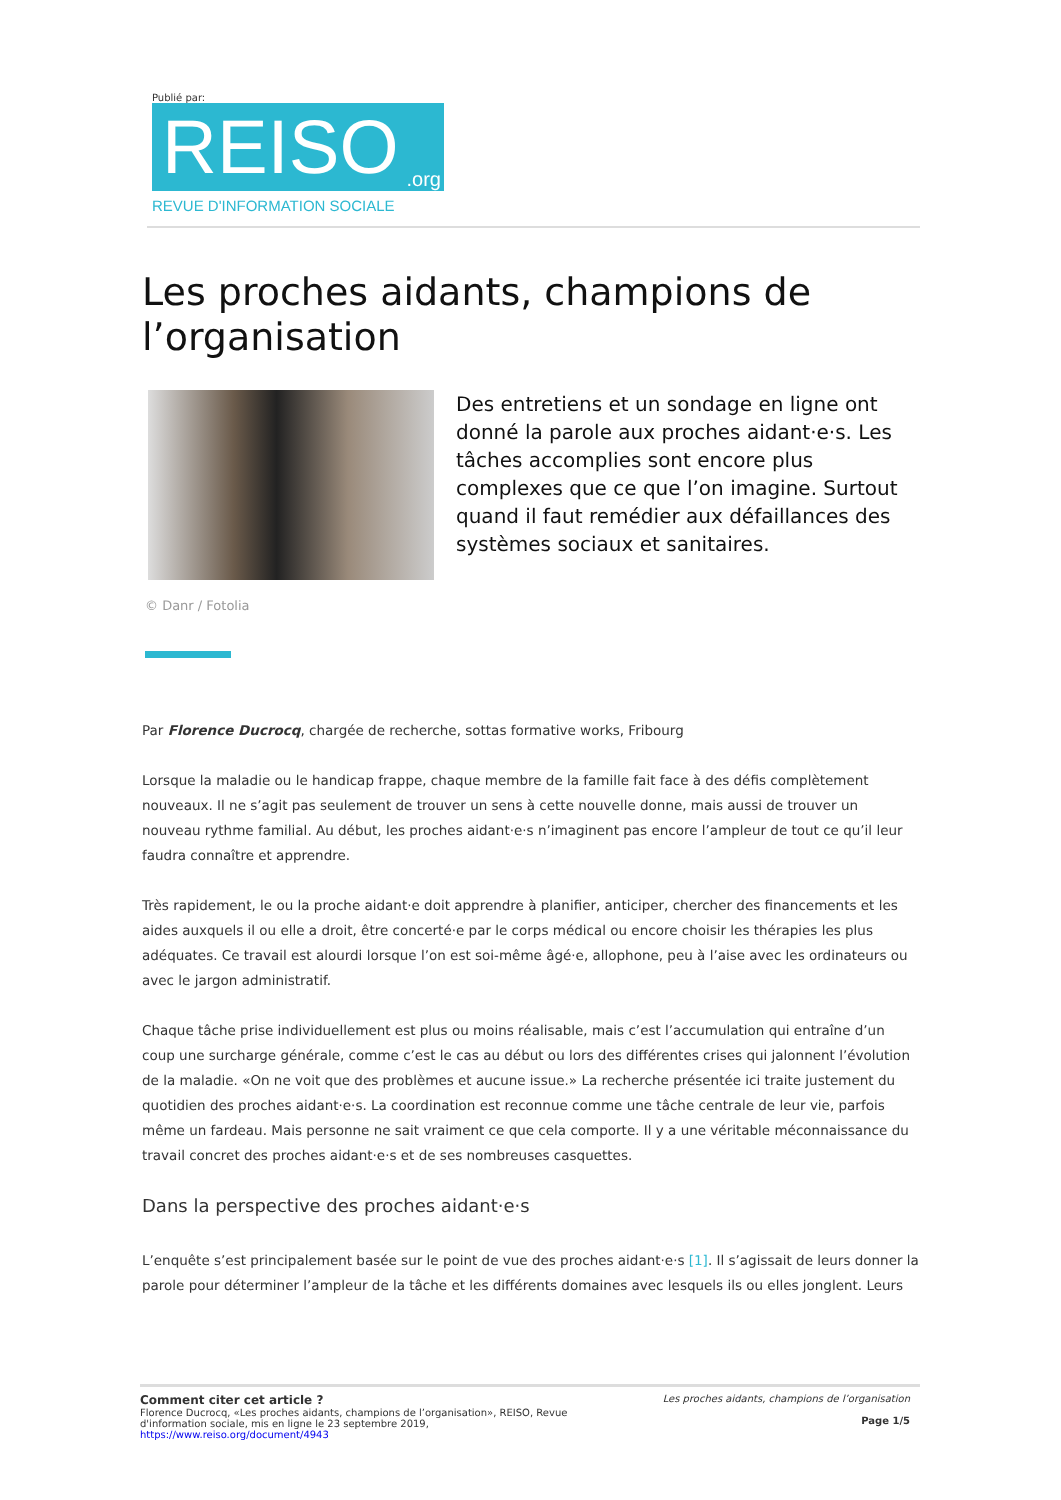Publié par:
REISO.org
REVUE D'INFORMATION SOCIALE
Les proches aidants, champions de l’organisation
Des entretiens et un sondage en ligne ont donné la parole aux proches aidant·e·s. Les tâches accomplies sont encore plus complexes que ce que l’on imagine. Surtout quand il faut remédier aux défaillances des systèmes sociaux et sanitaires.
© Danr / Fotolia
Par Florence Ducrocq, chargée de recherche, sottas formative works, Fribourg
Lorsque la maladie ou le handicap frappe, chaque membre de la famille fait face à des défis complètement nouveaux. Il ne s’agit pas seulement de trouver un sens à cette nouvelle donne, mais aussi de trouver un nouveau rythme familial. Au début, les proches aidant·e·s n’imaginent pas encore l’ampleur de tout ce qu’il leur faudra connaître et apprendre.
Très rapidement, le ou la proche aidant·e doit apprendre à planifier, anticiper, chercher des financements et les aides auxquels il ou elle a droit, être concerté·e par le corps médical ou encore choisir les thérapies les plus adéquates. Ce travail est alourdi lorsque l’on est soi-même âgé·e, allophone, peu à l’aise avec les ordinateurs ou avec le jargon administratif.
Chaque tâche prise individuellement est plus ou moins réalisable, mais c’est l’accumulation qui entraîne d’un coup une surcharge générale, comme c’est le cas au début ou lors des différentes crises qui jalonnent l’évolution de la maladie. «On ne voit que des problèmes et aucune issue.» La recherche présentée ici traite justement du quotidien des proches aidant·e·s. La coordination est reconnue comme une tâche centrale de leur vie, parfois même un fardeau. Mais personne ne sait vraiment ce que cela comporte. Il y a une véritable méconnaissance du travail concret des proches aidant·e·s et de ses nombreuses casquettes.
Dans la perspective des proches aidant·e·s
L’enquête s’est principalement basée sur le point de vue des proches aidant·e·s [1]. Il s’agissait de leurs donner la parole pour déterminer l’ampleur de la tâche et les différents domaines avec lesquels ils ou elles jonglent. Leurs
Comment citer cet article ?
Florence Ducrocq, «Les proches aidants, champions de l’organisation», REISO, Revue
d'information sociale, mis en ligne le 23 septembre 2019,
https://www.reiso.org/document/4943
Les proches aidants, champions de l’organisation
Page 1/5